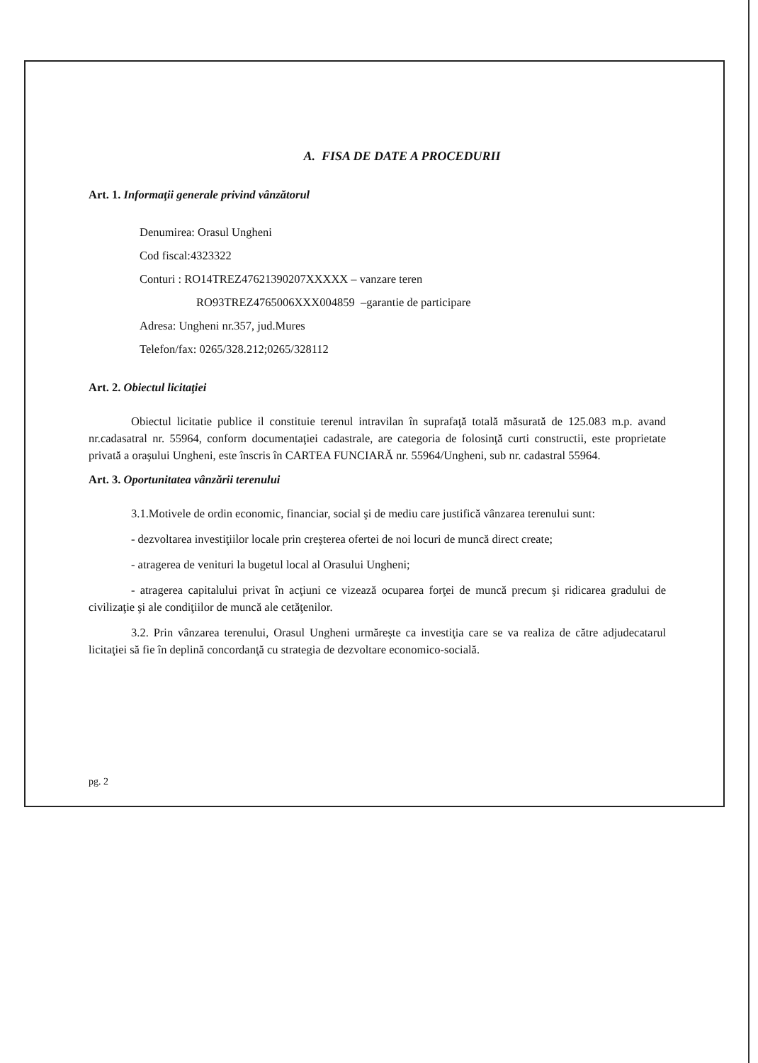A. FISA DE DATE A PROCEDURII
Art. 1. Informaţii generale privind vânzătorul
Denumirea: Orasul Ungheni
Cod fiscal:4323322
Conturi : RO14TREZ47621390207XXXXX – vanzare teren
RO93TREZ4765006XXX004859 –garantie de participare
Adresa: Ungheni nr.357, jud.Mures
Telefon/fax: 0265/328.212;0265/328112
Art. 2. Obiectul licitaţiei
Obiectul licitatie publice il constituie terenul intravilan în suprafaţă totală măsurată de 125.083 m.p. avand nr.cadasatral nr. 55964, conform documentaţiei cadastrale, are categoria de folosinţă curti constructii, este proprietate privată a oraşului Ungheni, este înscris în CARTEA FUNCIARĂ nr. 55964/Ungheni, sub nr. cadastral 55964.
Art. 3. Oportunitatea vânzării terenului
3.1.Motivele de ordin economic, financiar, social şi de mediu care justifică vânzarea terenului sunt:
- dezvoltarea investiţiilor locale prin creşterea ofertei de noi locuri de muncă direct create;
- atragerea de venituri la bugetul local al Orasului Ungheni;
- atragerea capitalului privat în acţiuni ce vizează ocuparea forţei de muncă precum şi ridicarea gradului de civilizaţie şi ale condiţiilor de muncă ale cetăţenilor.
3.2. Prin vânzarea terenului, Orasul Ungheni urmăreşte ca investiţia care se va realiza de către adjudecatarul licitaţiei să fie în deplină concordanţă cu strategia de dezvoltare economico-socială.
pg. 2